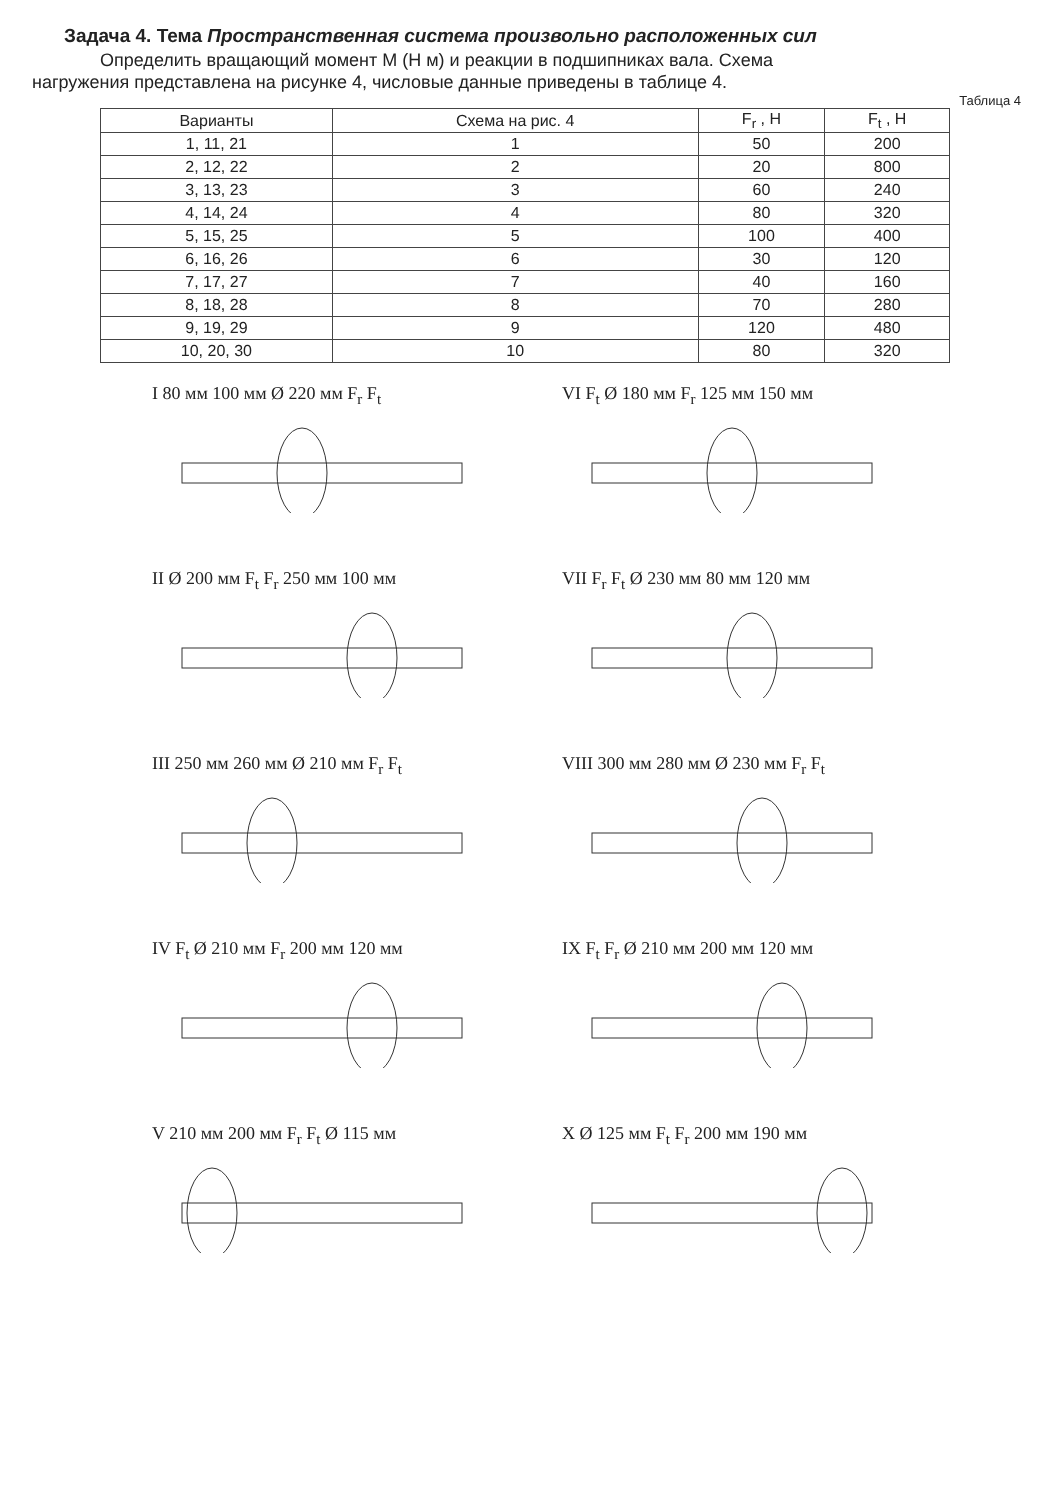Задача 4. Тема Пространственная система произвольно расположенных сил
Определить вращающий момент М (Н м) и реакции в подшипниках вала. Схема
нагружения представлена на рисунке 4, числовые данные приведены в таблице 4.
Таблица 4
| Варианты | Схема на рис. 4 | F<sub>r</sub> , Н | F<sub>t</sub> , Н |
| --- | --- | --- | --- |
| 1, 11, 21 | 1 | 50 | 200 |
| 2, 12, 22 | 2 | 20 | 800 |
| 3, 13, 23 | 3 | 60 | 240 |
| 4, 14, 24 | 4 | 80 | 320 |
| 5, 15, 25 | 5 | 100 | 400 |
| 6, 16, 26 | 6 | 30 | 120 |
| 7, 17, 27 | 7 | 40 | 160 |
| 8, 18, 28 | 8 | 70 | 280 |
| 9, 19, 29 | 9 | 120 | 480 |
| 10, 20, 30 | 10 | 80 | 320 |
I 80 мм 100 мм Ø 220 мм F<sub>r</sub> F<sub>t</sub>
VI F<sub>t</sub> Ø 180 мм F<sub>r</sub> 125 мм 150 мм
II Ø 200 мм F<sub>t</sub> F<sub>r</sub> 250 мм 100 мм
VII F<sub>r</sub> F<sub>t</sub> Ø 230 мм 80 мм 120 мм
III 250 мм 260 мм Ø 210 мм F<sub>r</sub> F<sub>t</sub>
VIII 300 мм 280 мм Ø 230 мм F<sub>r</sub> F<sub>t</sub>
IV F<sub>t</sub> Ø 210 мм F<sub>r</sub> 200 мм 120 мм
IX F<sub>t</sub> F<sub>r</sub> Ø 210 мм 200 мм 120 мм
V 210 мм 200 мм F<sub>r</sub> F<sub>t</sub> Ø 115 мм
X Ø 125 мм F<sub>t</sub> F<sub>r</sub> 200 мм 190 мм